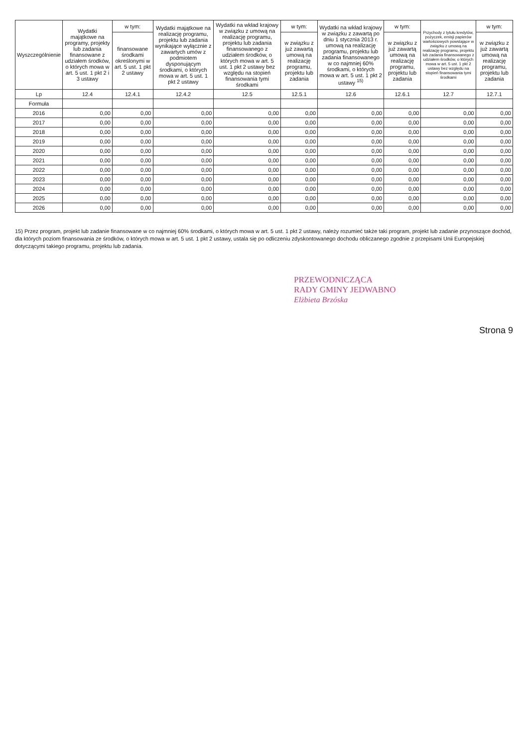| Wyszczególnienie | Wydatki majątkowe na programy, projekty lub zadania finansowane z udziałem środków, o których mowa w art. 5 ust. 1 pkt 2 i 3 ustawy | w tym: | Wydatki majątkowe na realizację programu, projektu lub zadania wynikające wyłącznie z zawartych umów z podmiotem dysponującym środkami, o których mowa w art. 5 ust. 1 pkt 2 ustawy | Wydatki na wkład krajowy w związku z umową na realizację programu, projektu lub zadania finansowanego z udziałem środków, o których mowa w art. 5 ust. 1 pkt 2 ustawy bez względu na stopień finansowania tymi środkami | w tym: | Wydatki na wkład krajowy w związku z zawartą po dniu 1 stycznia 2013 r. umową na realizację programu, projektu lub zadania finansowanego w co najmniej 60% środkami, o których mowa w art. 5 ust. 1 pkt 2 ustawy <sup>15)</sup> | w tym: | Przychody z tytułu kredytów, pożyczek, emisji papierów wartościowych powstające w związku z umową na realizację programu, projektu lub zadania finansowanego z udziałem środków, o których mowa w art. 5 ust. 1 pkt 2 ustawy bez względu na stopień finansowania tymi środkami | w tym: |
| --- | --- | --- | --- | --- | --- | --- | --- | --- | --- |
| | | finansowane środkami określonymi w art. 5 ust. 1 pkt 2 ustawy | | | w związku z już zawartą umową na realizację programu, projektu lub zadania | | w związku z już zawartą umową na realizację programu, projektu lub zadania | | w związku z już zawartą umową na realizację programu, projektu lub zadania |
| Lp | 12.4 | 12.4.1 | 12.4.2 | 12.5 | 12.5.1 | 12.6 | 12.6.1 | 12.7 | 12.7.1 |
| Formuła | | | | | | | | | |
| 2016 | 0,00 | 0,00 | 0,00 | 0,00 | 0,00 | 0,00 | 0,00 | 0,00 | 0,00 |
| 2017 | 0,00 | 0,00 | 0,00 | 0,00 | 0,00 | 0,00 | 0,00 | 0,00 | 0,00 |
| 2018 | 0,00 | 0,00 | 0,00 | 0,00 | 0,00 | 0,00 | 0,00 | 0,00 | 0,00 |
| 2019 | 0,00 | 0,00 | 0,00 | 0,00 | 0,00 | 0,00 | 0,00 | 0,00 | 0,00 |
| 2020 | 0,00 | 0,00 | 0,00 | 0,00 | 0,00 | 0,00 | 0,00 | 0,00 | 0,00 |
| 2021 | 0,00 | 0,00 | 0,00 | 0,00 | 0,00 | 0,00 | 0,00 | 0,00 | 0,00 |
| 2022 | 0,00 | 0,00 | 0,00 | 0,00 | 0,00 | 0,00 | 0,00 | 0,00 | 0,00 |
| 2023 | 0,00 | 0,00 | 0,00 | 0,00 | 0,00 | 0,00 | 0,00 | 0,00 | 0,00 |
| 2024 | 0,00 | 0,00 | 0,00 | 0,00 | 0,00 | 0,00 | 0,00 | 0,00 | 0,00 |
| 2025 | 0,00 | 0,00 | 0,00 | 0,00 | 0,00 | 0,00 | 0,00 | 0,00 | 0,00 |
| 2026 | 0,00 | 0,00 | 0,00 | 0,00 | 0,00 | 0,00 | 0,00 | 0,00 | 0,00 |
15) Przez program, projekt lub zadanie finansowane w co najmniej 60% środkami, o których mowa w art. 5 ust. 1 pkt 2 ustawy, należy rozumieć także taki program, projekt lub zadanie przynoszące dochód, dla których poziom finansowania ze środków, o których mowa w art. 5 ust. 1 pkt 2 ustawy, ustala się po odliczeniu zdyskontowanego dochodu obliczanego zgodnie z przepisami Unii Europejskiej dotyczącymi takiego programu, projektu lub zadania.
PRZEWODNICZĄCA
RADY GMINY JEDWABNO
Elżbieta Brzóska
Strona 9